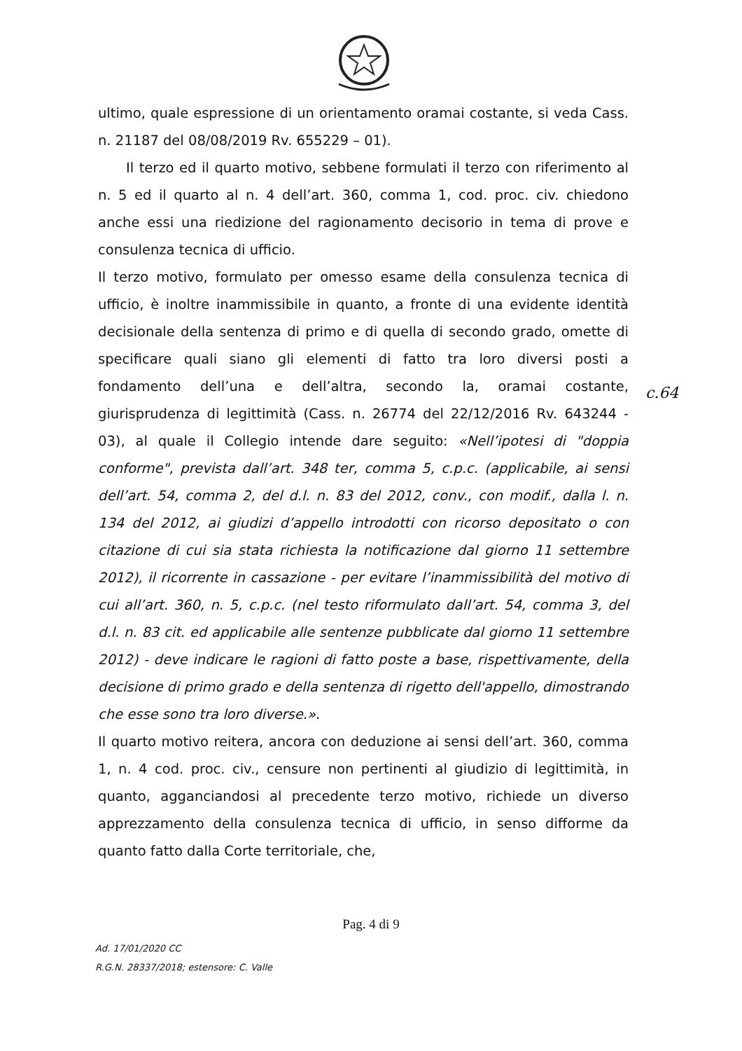ultimo, quale espressione di un orientamento oramai costante, si veda Cass. n. 21187 del 08/08/2019 Rv. 655229 – 01).
Il terzo ed il quarto motivo, sebbene formulati il terzo con riferimento al n. 5 ed il quarto al n. 4 dell’art. 360, comma 1, cod. proc. civ. chiedono anche essi una riedizione del ragionamento decisorio in tema di prove e consulenza tecnica di ufficio.
Il terzo motivo, formulato per omesso esame della consulenza tecnica di ufficio, è inoltre inammissibile in quanto, a fronte di una evidente identità decisionale della sentenza di primo e di quella di secondo grado, omette di specificare quali siano gli elementi di fatto tra loro diversi posti a fondamento dell’una e dell’altra, secondo la, oramai costante, giurisprudenza di legittimità (Cass. n. 26774 del 22/12/2016 Rv. 643244 - 03), al quale il Collegio intende dare seguito: «Nell’ipotesi di "doppia conforme", prevista dall’art. 348 ter, comma 5, c.p.c. (applicabile, ai sensi dell’art. 54, comma 2, del d.l. n. 83 del 2012, conv., con modif., dalla l. n. 134 del 2012, ai giudizi d’appello introdotti con ricorso depositato o con citazione di cui sia stata richiesta la notificazione dal giorno 11 settembre 2012), il ricorrente in cassazione - per evitare l’inammissibilità del motivo di cui all’art. 360, n. 5, c.p.c. (nel testo riformulato dall’art. 54, comma 3, del d.l. n. 83 cit. ed applicabile alle sentenze pubblicate dal giorno 11 settembre 2012) - deve indicare le ragioni di fatto poste a base, rispettivamente, della decisione di primo grado e della sentenza di rigetto dell'appello, dimostrando che esse sono tra loro diverse.».
Il quarto motivo reitera, ancora con deduzione ai sensi dell’art. 360, comma 1, n. 4 cod. proc. civ., censure non pertinenti al giudizio di legittimità, in quanto, agganciandosi al precedente terzo motivo, richiede un diverso apprezzamento della consulenza tecnica di ufficio, in senso difforme da quanto fatto dalla Corte territoriale, che,
c.64
Pag. 4 di 9
Ad. 17/01/2020 CC
R.G.N. 28337/2018; estensore: C. Valle